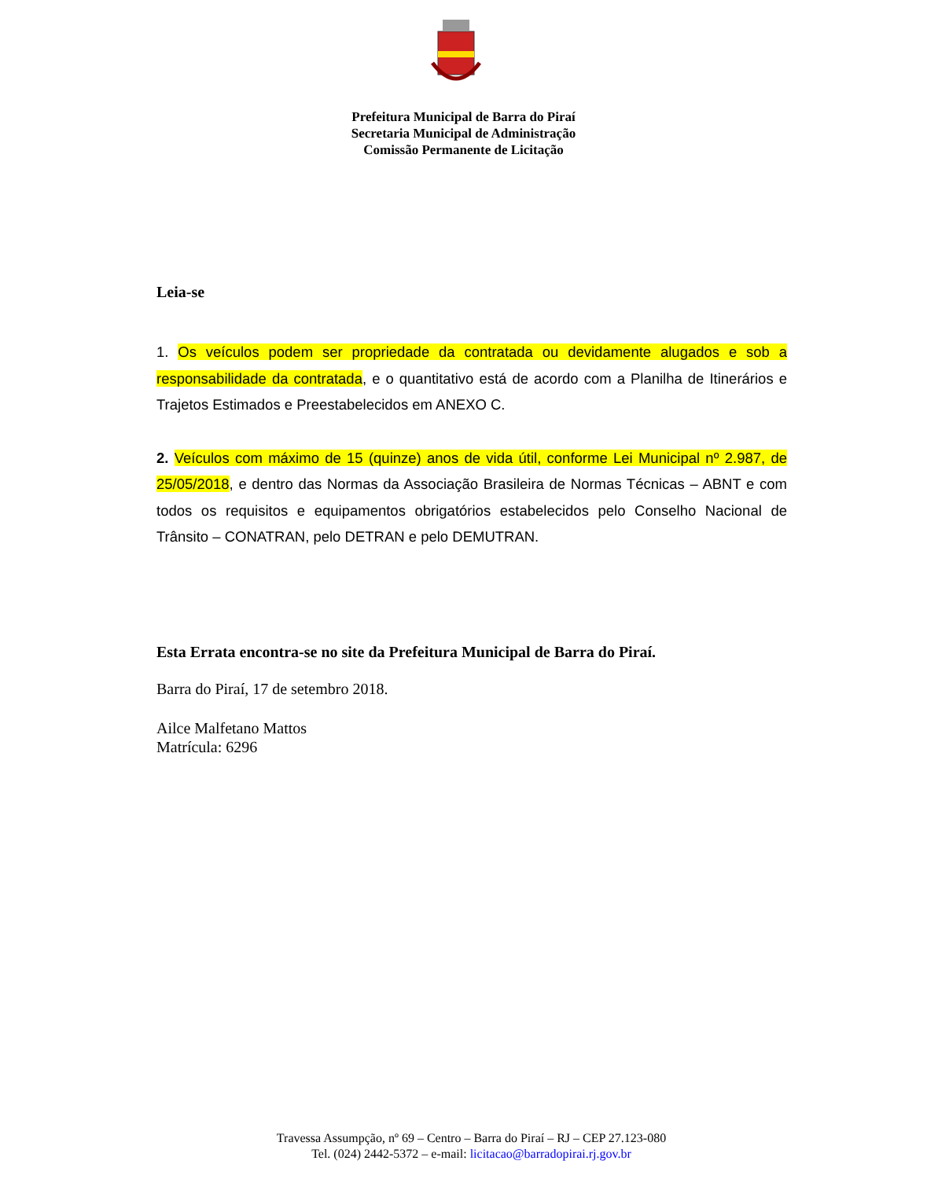Prefeitura Municipal de Barra do Piraí
Secretaria Municipal de Administração
Comissão Permanente de Licitação
Leia-se
1. Os veículos podem ser propriedade da contratada ou devidamente alugados e sob a responsabilidade da contratada, e o quantitativo está de acordo com a Planilha de Itinerários e Trajetos Estimados e Preestabelecidos em ANEXO C.
2. Veículos com máximo de 15 (quinze) anos de vida útil, conforme Lei Municipal nº 2.987, de 25/05/2018, e dentro das Normas da Associação Brasileira de Normas Técnicas – ABNT e com todos os requisitos e equipamentos obrigatórios estabelecidos pelo Conselho Nacional de Trânsito – CONATRAN, pelo DETRAN e pelo DEMUTRAN.
Esta Errata encontra-se no site da Prefeitura Municipal de Barra do Piraí.
Barra do Piraí, 17 de setembro 2018.
Ailce Malfetano Mattos
Matrícula: 6296
Travessa Assumpção, nº 69 – Centro – Barra do Piraí – RJ – CEP 27.123-080
Tel. (024) 2442-5372 – e-mail: licitacao@barradopirai.rj.gov.br